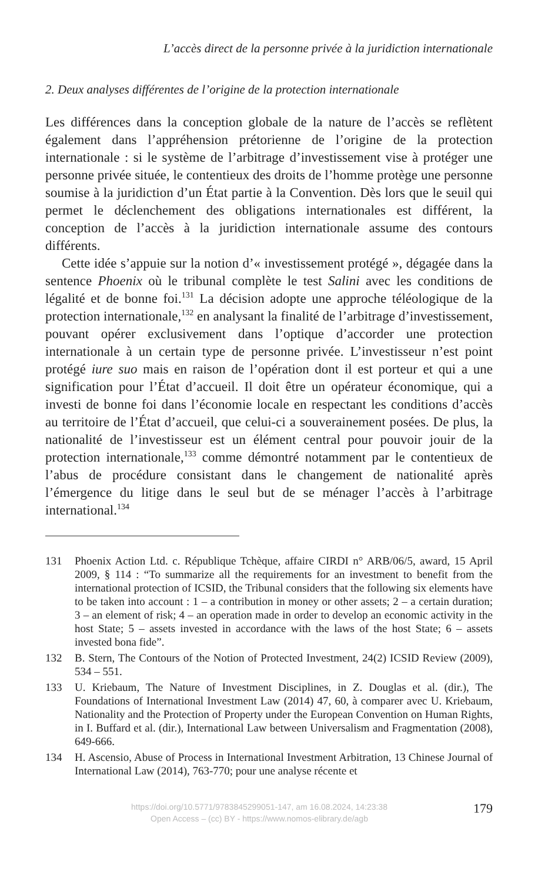L’accès direct de la personne privée à la juridiction internationale
2. Deux analyses différentes de l’origine de la protection internationale
Les différences dans la conception globale de la nature de l’accès se reflètent également dans l’appréhension prétorienne de l’origine de la protection internationale : si le système de l’arbitrage d’investissement vise à protéger une personne privée située, le contentieux des droits de l’homme protège une personne soumise à la juridiction d’un État partie à la Convention. Dès lors que le seuil qui permet le déclenchement des obligations internationales est différent, la conception de l’accès à la juridiction internationale assume des contours différents.
Cette idée s’appuie sur la notion d’« investissement protégé », dégagée dans la sentence Phoenix où le tribunal complète le test Salini avec les conditions de légalité et de bonne foi.<sup>131</sup> La décision adopte une approche téléologique de la protection internationale,<sup>132</sup> en analysant la finalité de l’arbitrage d’investissement, pouvant opérer exclusivement dans l’optique d’accorder une protection internationale à un certain type de personne privée. L’investisseur n’est point protégé iure suo mais en raison de l’opération dont il est porteur et qui a une signification pour l’État d’accueil. Il doit être un opérateur économique, qui a investi de bonne foi dans l’économie locale en respectant les conditions d’accès au territoire de l’État d’accueil, que celui-ci a souverainement posées. De plus, la nationalité de l’investisseur est un élément central pour pouvoir jouir de la protection internationale,<sup>133</sup> comme démontré notamment par le contentieux de l’abus de procédure consistant dans le changement de nationalité après l’émergence du litige dans le seul but de se ménager l’accès à l’arbitrage international.<sup>134</sup>
131 Phoenix Action Ltd. c. République Tchèque, affaire CIRDI n° ARB/06/5, award, 15 April 2009, § 114 : “To summarize all the requirements for an investment to benefit from the international protection of ICSID, the Tribunal considers that the following six elements have to be taken into account : 1 – a contribution in money or other assets; 2 – a certain duration; 3 – an element of risk; 4 – an operation made in order to develop an economic activity in the host State; 5 – assets invested in accordance with the laws of the host State; 6 – assets invested bona fide”.
132 B. Stern, The Contours of the Notion of Protected Investment, 24(2) ICSID Review (2009), 534 – 551.
133 U. Kriebaum, The Nature of Investment Disciplines, in Z. Douglas et al. (dir.), The Foundations of International Investment Law (2014) 47, 60, à comparer avec U. Kriebaum, Nationality and the Protection of Property under the European Convention on Human Rights, in I. Buffard et al. (dir.), International Law between Universalism and Fragmentation (2008), 649-666.
134 H. Ascensio, Abuse of Process in International Investment Arbitration, 13 Chinese Journal of International Law (2014), 763-770; pour une analyse récente et
https://doi.org/10.5771/9783845299051-147, am 16.08.2024, 14:23:38
Open Access – (cc) BY - https://www.nomos-elibrary.de/agb
179